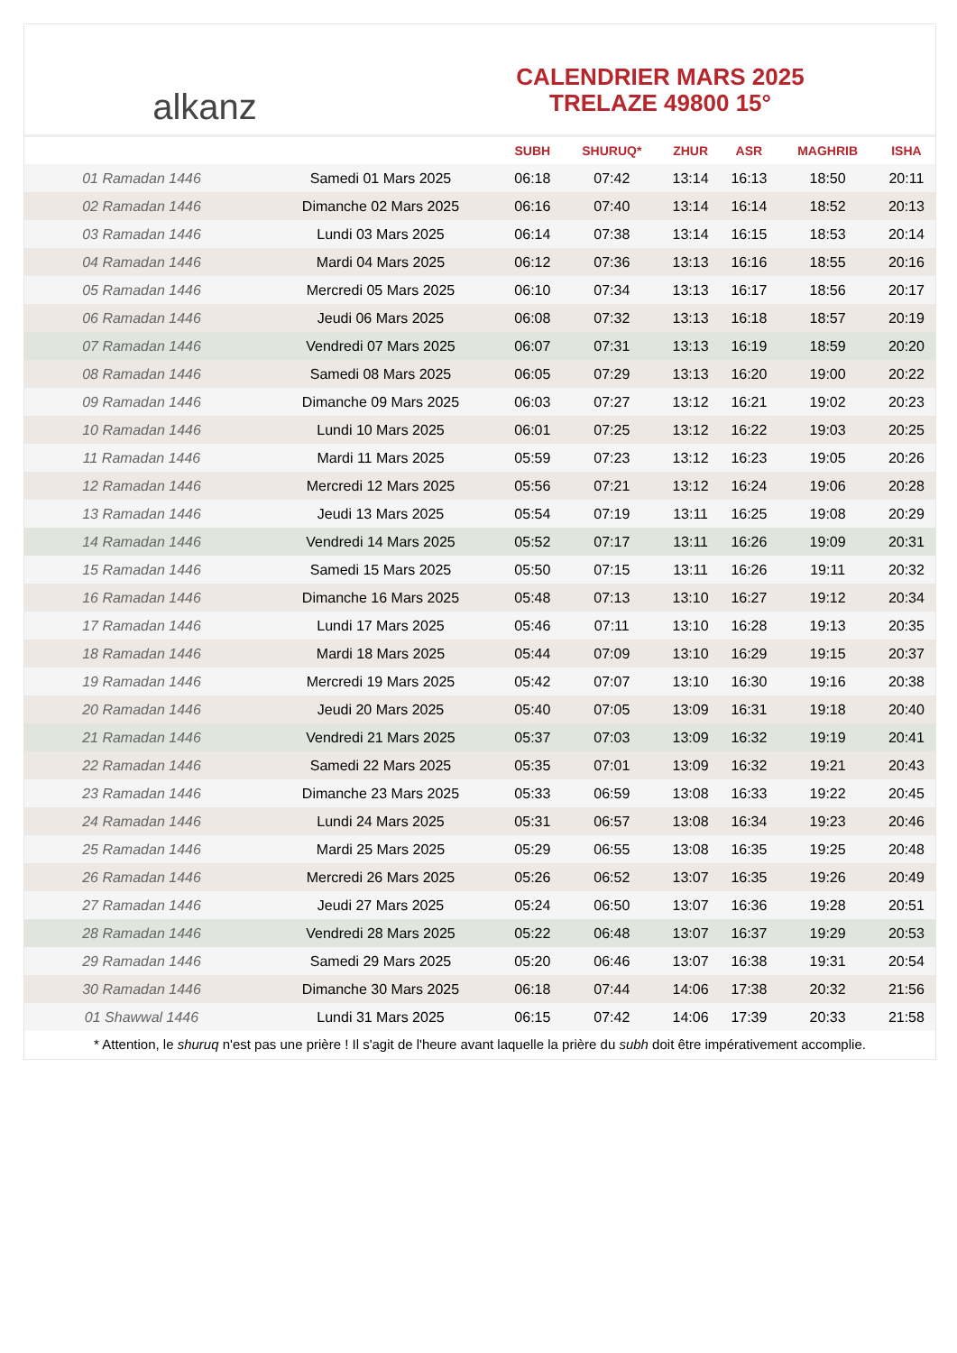alkanz
CALENDRIER MARS 2025
TRELAZE 49800 15°
| | | SUBH | SHURUQ* | ZHUR | ASR | MAGHRIB | ISHA |
| --- | --- | --- | --- | --- | --- | --- | --- |
| 01 Ramadan 1446 | Samedi 01 Mars 2025 | 06:18 | 07:42 | 13:14 | 16:13 | 18:50 | 20:11 |
| 02 Ramadan 1446 | Dimanche 02 Mars 2025 | 06:16 | 07:40 | 13:14 | 16:14 | 18:52 | 20:13 |
| 03 Ramadan 1446 | Lundi 03 Mars 2025 | 06:14 | 07:38 | 13:14 | 16:15 | 18:53 | 20:14 |
| 04 Ramadan 1446 | Mardi 04 Mars 2025 | 06:12 | 07:36 | 13:13 | 16:16 | 18:55 | 20:16 |
| 05 Ramadan 1446 | Mercredi 05 Mars 2025 | 06:10 | 07:34 | 13:13 | 16:17 | 18:56 | 20:17 |
| 06 Ramadan 1446 | Jeudi 06 Mars 2025 | 06:08 | 07:32 | 13:13 | 16:18 | 18:57 | 20:19 |
| 07 Ramadan 1446 | Vendredi 07 Mars 2025 | 06:07 | 07:31 | 13:13 | 16:19 | 18:59 | 20:20 |
| 08 Ramadan 1446 | Samedi 08 Mars 2025 | 06:05 | 07:29 | 13:13 | 16:20 | 19:00 | 20:22 |
| 09 Ramadan 1446 | Dimanche 09 Mars 2025 | 06:03 | 07:27 | 13:12 | 16:21 | 19:02 | 20:23 |
| 10 Ramadan 1446 | Lundi 10 Mars 2025 | 06:01 | 07:25 | 13:12 | 16:22 | 19:03 | 20:25 |
| 11 Ramadan 1446 | Mardi 11 Mars 2025 | 05:59 | 07:23 | 13:12 | 16:23 | 19:05 | 20:26 |
| 12 Ramadan 1446 | Mercredi 12 Mars 2025 | 05:56 | 07:21 | 13:12 | 16:24 | 19:06 | 20:28 |
| 13 Ramadan 1446 | Jeudi 13 Mars 2025 | 05:54 | 07:19 | 13:11 | 16:25 | 19:08 | 20:29 |
| 14 Ramadan 1446 | Vendredi 14 Mars 2025 | 05:52 | 07:17 | 13:11 | 16:26 | 19:09 | 20:31 |
| 15 Ramadan 1446 | Samedi 15 Mars 2025 | 05:50 | 07:15 | 13:11 | 16:26 | 19:11 | 20:32 |
| 16 Ramadan 1446 | Dimanche 16 Mars 2025 | 05:48 | 07:13 | 13:10 | 16:27 | 19:12 | 20:34 |
| 17 Ramadan 1446 | Lundi 17 Mars 2025 | 05:46 | 07:11 | 13:10 | 16:28 | 19:13 | 20:35 |
| 18 Ramadan 1446 | Mardi 18 Mars 2025 | 05:44 | 07:09 | 13:10 | 16:29 | 19:15 | 20:37 |
| 19 Ramadan 1446 | Mercredi 19 Mars 2025 | 05:42 | 07:07 | 13:10 | 16:30 | 19:16 | 20:38 |
| 20 Ramadan 1446 | Jeudi 20 Mars 2025 | 05:40 | 07:05 | 13:09 | 16:31 | 19:18 | 20:40 |
| 21 Ramadan 1446 | Vendredi 21 Mars 2025 | 05:37 | 07:03 | 13:09 | 16:32 | 19:19 | 20:41 |
| 22 Ramadan 1446 | Samedi 22 Mars 2025 | 05:35 | 07:01 | 13:09 | 16:32 | 19:21 | 20:43 |
| 23 Ramadan 1446 | Dimanche 23 Mars 2025 | 05:33 | 06:59 | 13:08 | 16:33 | 19:22 | 20:45 |
| 24 Ramadan 1446 | Lundi 24 Mars 2025 | 05:31 | 06:57 | 13:08 | 16:34 | 19:23 | 20:46 |
| 25 Ramadan 1446 | Mardi 25 Mars 2025 | 05:29 | 06:55 | 13:08 | 16:35 | 19:25 | 20:48 |
| 26 Ramadan 1446 | Mercredi 26 Mars 2025 | 05:26 | 06:52 | 13:07 | 16:35 | 19:26 | 20:49 |
| 27 Ramadan 1446 | Jeudi 27 Mars 2025 | 05:24 | 06:50 | 13:07 | 16:36 | 19:28 | 20:51 |
| 28 Ramadan 1446 | Vendredi 28 Mars 2025 | 05:22 | 06:48 | 13:07 | 16:37 | 19:29 | 20:53 |
| 29 Ramadan 1446 | Samedi 29 Mars 2025 | 05:20 | 06:46 | 13:07 | 16:38 | 19:31 | 20:54 |
| 30 Ramadan 1446 | Dimanche 30 Mars 2025 | 06:18 | 07:44 | 14:06 | 17:38 | 20:32 | 21:56 |
| 01 Shawwal 1446 | Lundi 31 Mars 2025 | 06:15 | 07:42 | 14:06 | 17:39 | 20:33 | 21:58 |
* Attention, le shuruq n'est pas une prière ! Il s'agit de l'heure avant laquelle la prière du subh doit être impérativement accomplie.